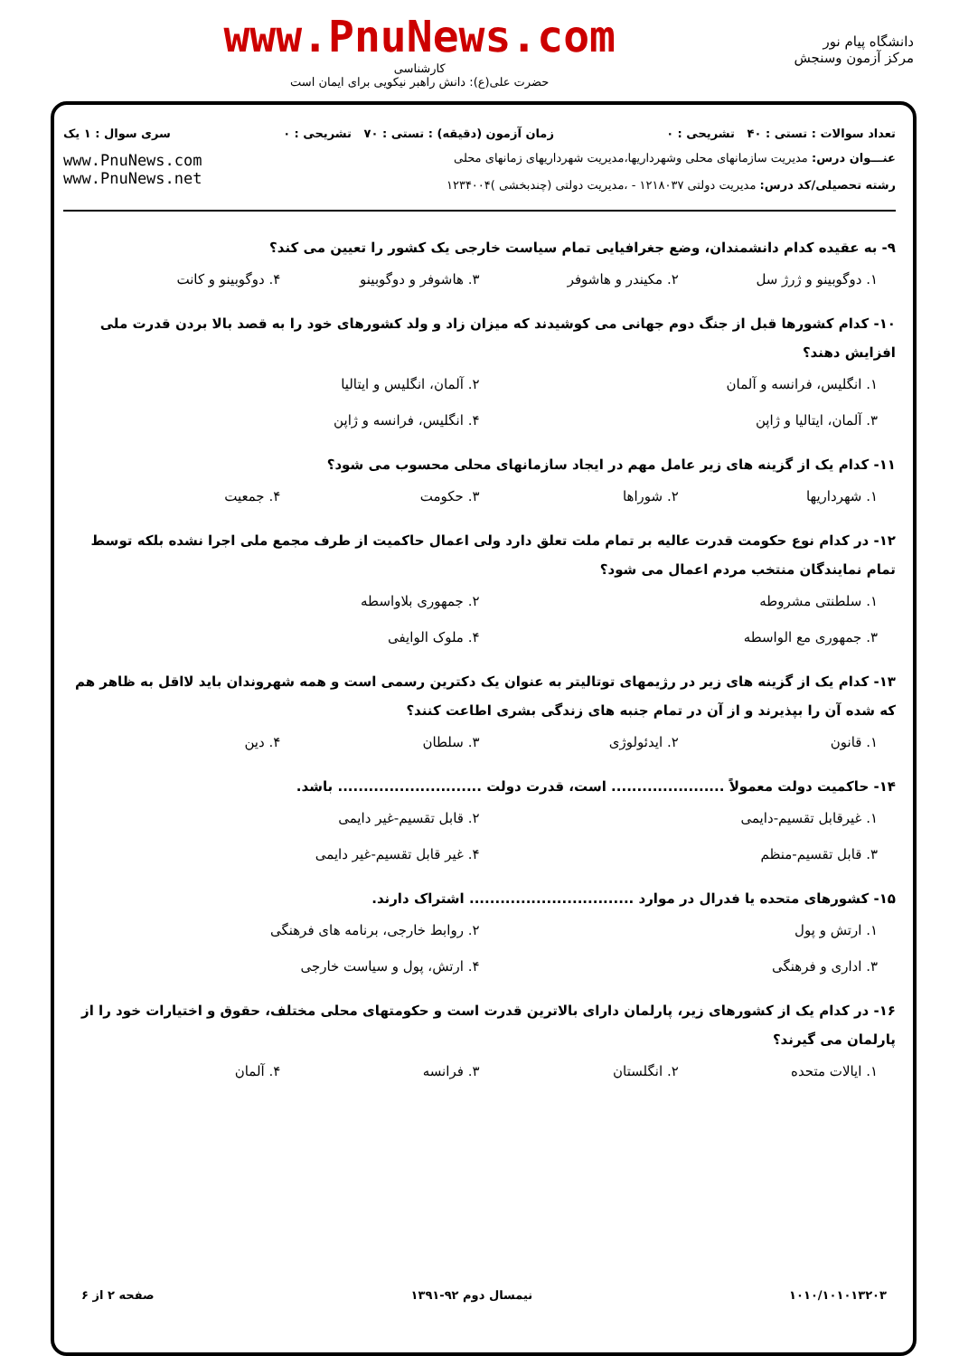دانشگاه پیام نور
مرکز آزمون وسنجش
www.PnuNews.com
کارشناسی
حضرت علی(ع): دانش راهبر نیکویی برای ایمان است
تعداد سوالات : تستی : ۴۰ تشریحی : ۰
زمان آزمون (دقیقه) : تستی : ۷۰ تشریحی : ۰
سری سوال : ۱ یک
عنـــوان درس: مدیریت سازمانهای محلی وشهرداریها،مدیریت شهرداریهای زمانهای محلی
رشته تحصیلی/کد درس: مدیریت دولتی ۱۲۱۸۰۳۷ - ،مدیریت دولتی (چندبخشی )۱۲۳۴۰۰۴
www.PnuNews.com
www.PnuNews.net
۹- به عقیده کدام دانشمندان، وضع جغرافیایی تمام سیاست خارجی یک کشور را تعیین می کند؟
۱. دوگوبینو و ژرژ سل ۲. مکیندر و هاشوفر ۳. هاشوفر و دوگوبینو ۴. دوگوبینو و کانت
۱۰- کدام کشورها قبل از جنگ دوم جهانی می کوشیدند که میزان زاد و ولد کشورهای خود را به قصد بالا بردن قدرت ملی افزایش دهند؟
۱. انگلیس، فرانسه و آلمان ۲. آلمان، انگلیس و ایتالیا ۳. آلمان، ایتالیا و ژاپن ۴. انگلیس، فرانسه و ژاپن
۱۱- کدام یک از گزینه های زیر عامل مهم در ایجاد سازمانهای محلی محسوب می شود؟
۱. شهرداریها ۲. شوراها ۳. حکومت ۴. جمعیت
۱۲- در کدام نوع حکومت قدرت عالیه بر تمام ملت تعلق دارد ولی اعمال حاکمیت از طرف مجمع ملی اجرا نشده بلکه توسط تمام نمایندگان منتخب مردم اعمال می شود؟
۱. سلطنتی مشروطه ۲. جمهوری بلاواسطه ۳. جمهوری مع الواسطه ۴. ملوک الوایفی
۱۳- کدام یک از گزینه های زیر در رژیمهای توتالیتر به عنوان یک دکترین رسمی است و همه شهروندان باید لااقل به ظاهر هم که شده آن را بپذیرند و از آن در تمام جنبه های زندگی بشری اطاعت کنند؟
۱. قانون ۲. ایدئولوژی ۳. سلطان ۴. دین
۱۴- حاکمیت دولت معمولاً ...................... است، قدرت دولت ............................ باشد.
۱. غیرقابل تقسیم-دایمی ۲. قابل تقسیم-غیر دایمی ۳. قابل تقسیم-منظم ۴. غیر قابل تقسیم-غیر دایمی
۱۵- کشورهای متحده یا فدرال در موارد ................................ اشتراک دارند.
۱. ارتش و پول ۲. روابط خارجی، برنامه های فرهنگی ۳. اداری و فرهنگی ۴. ارتش، پول و سیاست خارجی
۱۶- در کدام یک از کشورهای زیر، پارلمان دارای بالاترین قدرت است و حکومتهای محلی مختلف، حقوق و اختیارات خود را از پارلمان می گیرند؟
۱. ایالات متحده ۲. انگلستان ۳. فرانسه ۴. آلمان
۱۰۱۰/۱۰۱۰۱۳۲۰۳ نیمسال دوم ۹۲-۱۳۹۱ صفحه ۲ از ۶